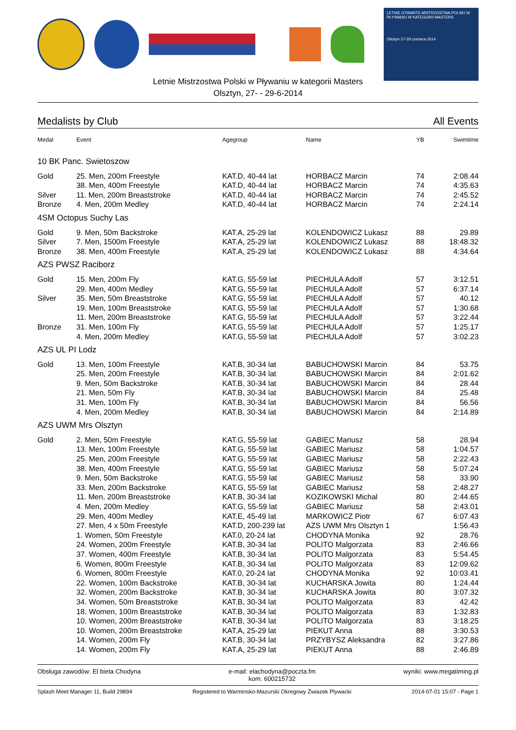LETNIE OTWARTE MISTRZOSTWA POLSKI W PŁYWANIU W KATEGORII MASTERS
Olsztyn 27-29 czerwca 2014
Letnie Mistrzostwa Polski w Pływaniu w kategorii Masters
Olsztyn, 27- - 29-6-2014
Medalists by Club All Events
| Medal | Event | Agegroup | Name | YB | Swimtime |
| --- | --- | --- | --- | --- | --- |
| 10 BK Panc. Swietoszow | | | | | |
| Gold | 25. Men, 200m Freestyle | KAT.D, 40-44 lat | HORBACZ Marcin | 74 | 2:08.44 |
| | 38. Men, 400m Freestyle | KAT.D, 40-44 lat | HORBACZ Marcin | 74 | 4:35.63 |
| Silver | 11. Men, 200m Breaststroke | KAT.D, 40-44 lat | HORBACZ Marcin | 74 | 2:45.52 |
| Bronze | 4. Men, 200m Medley | KAT.D, 40-44 lat | HORBACZ Marcin | 74 | 2:24.14 |
| 4SM Octopus Suchy Las | | | | | |
| Gold | 9. Men, 50m Backstroke | KAT.A, 25-29 lat | KOLENDOWICZ Lukasz | 88 | 29.89 |
| Silver | 7. Men, 1500m Freestyle | KAT.A, 25-29 lat | KOLENDOWICZ Lukasz | 88 | 18:48.32 |
| Bronze | 38. Men, 400m Freestyle | KAT.A, 25-29 lat | KOLENDOWICZ Lukasz | 88 | 4:34.64 |
| AZS PWSZ Raciborz | | | | | |
| Gold | 15. Men, 200m Fly | KAT.G, 55-59 lat | PIECHULA Adolf | 57 | 3:12.51 |
| | 29. Men, 400m Medley | KAT.G, 55-59 lat | PIECHULA Adolf | 57 | 6:37.14 |
| Silver | 35. Men, 50m Breaststroke | KAT.G, 55-59 lat | PIECHULA Adolf | 57 | 40.12 |
| | 19. Men, 100m Breaststroke | KAT.G, 55-59 lat | PIECHULA Adolf | 57 | 1:30.68 |
| | 11. Men, 200m Breaststroke | KAT.G, 55-59 lat | PIECHULA Adolf | 57 | 3:22.44 |
| Bronze | 31. Men, 100m Fly | KAT.G, 55-59 lat | PIECHULA Adolf | 57 | 1:25.17 |
| | 4. Men, 200m Medley | KAT.G, 55-59 lat | PIECHULA Adolf | 57 | 3:02.23 |
| AZS UL PI Lodz | | | | | |
| Gold | 13. Men, 100m Freestyle | KAT.B, 30-34 lat | BABUCHOWSKI Marcin | 84 | 53.75 |
| | 25. Men, 200m Freestyle | KAT.B, 30-34 lat | BABUCHOWSKI Marcin | 84 | 2:01.62 |
| | 9. Men, 50m Backstroke | KAT.B, 30-34 lat | BABUCHOWSKI Marcin | 84 | 28.44 |
| | 21. Men, 50m Fly | KAT.B, 30-34 lat | BABUCHOWSKI Marcin | 84 | 25.48 |
| | 31. Men, 100m Fly | KAT.B, 30-34 lat | BABUCHOWSKI Marcin | 84 | 56.56 |
| | 4. Men, 200m Medley | KAT.B, 30-34 lat | BABUCHOWSKI Marcin | 84 | 2:14.89 |
| AZS UWM Mrs Olsztyn | | | | | |
| Gold | 2. Men, 50m Freestyle | KAT.G, 55-59 lat | GABIEC Mariusz | 58 | 28.94 |
| | 13. Men, 100m Freestyle | KAT.G, 55-59 lat | GABIEC Mariusz | 58 | 1:04.57 |
| | 25. Men, 200m Freestyle | KAT.G, 55-59 lat | GABIEC Mariusz | 58 | 2:22.43 |
| | 38. Men, 400m Freestyle | KAT.G, 55-59 lat | GABIEC Mariusz | 58 | 5:07.24 |
| | 9. Men, 50m Backstroke | KAT.G, 55-59 lat | GABIEC Mariusz | 58 | 33.90 |
| | 33. Men, 200m Backstroke | KAT.G, 55-59 lat | GABIEC Mariusz | 58 | 2:48.27 |
| | 11. Men, 200m Breaststroke | KAT.B, 30-34 lat | KOZIKOWSKI Michal | 80 | 2:44.65 |
| | 4. Men, 200m Medley | KAT.G, 55-59 lat | GABIEC Mariusz | 58 | 2:43.01 |
| | 29. Men, 400m Medley | KAT.E, 45-49 lat | MARKOWICZ Piotr | 67 | 6:07.43 |
| | 27. Men, 4 x 50m Freestyle | KAT.D, 200-239 lat | AZS UWM Mrs Olsztyn 1 | | 1:56.43 |
| | 1. Women, 50m Freestyle | KAT.0, 20-24 lat | CHODYNA Monika | 92 | 28.76 |
| | 24. Women, 200m Freestyle | KAT.B, 30-34 lat | POLITO Malgorzata | 83 | 2:46.66 |
| | 37. Women, 400m Freestyle | KAT.B, 30-34 lat | POLITO Malgorzata | 83 | 5:54.45 |
| | 6. Women, 800m Freestyle | KAT.B, 30-34 lat | POLITO Malgorzata | 83 | 12:09.62 |
| | 6. Women, 800m Freestyle | KAT.0, 20-24 lat | CHODYNA Monika | 92 | 10:03.41 |
| | 22. Women, 100m Backstroke | KAT.B, 30-34 lat | KUCHARSKA Jowita | 80 | 1:24.44 |
| | 32. Women, 200m Backstroke | KAT.B, 30-34 lat | KUCHARSKA Jowita | 80 | 3:07.32 |
| | 34. Women, 50m Breaststroke | KAT.B, 30-34 lat | POLITO Malgorzata | 83 | 42.42 |
| | 18. Women, 100m Breaststroke | KAT.B, 30-34 lat | POLITO Malgorzata | 83 | 1:32.83 |
| | 10. Women, 200m Breaststroke | KAT.B, 30-34 lat | POLITO Malgorzata | 83 | 3:18.25 |
| | 10. Women, 200m Breaststroke | KAT.A, 25-29 lat | PIEKUT Anna | 88 | 3:30.53 |
| | 14. Women, 200m Fly | KAT.B, 30-34 lat | PRZYBYSZ Aleksandra | 82 | 3:27.86 |
| | 14. Women, 200m Fly | KAT.A, 25-29 lat | PIEKUT Anna | 88 | 2:46.89 |
Obsługa zawodów: El bieta Chodyna e-mail: elachodyna@poczta.fm
kom. 600215732 wyniki: www.megatiming.pl
Splash Meet Manager 11, Build 29894 Registered to Warminsko-Mazurski Okregowy Zwiazek Plywacki 2014-07-01 15:07 - Page 1